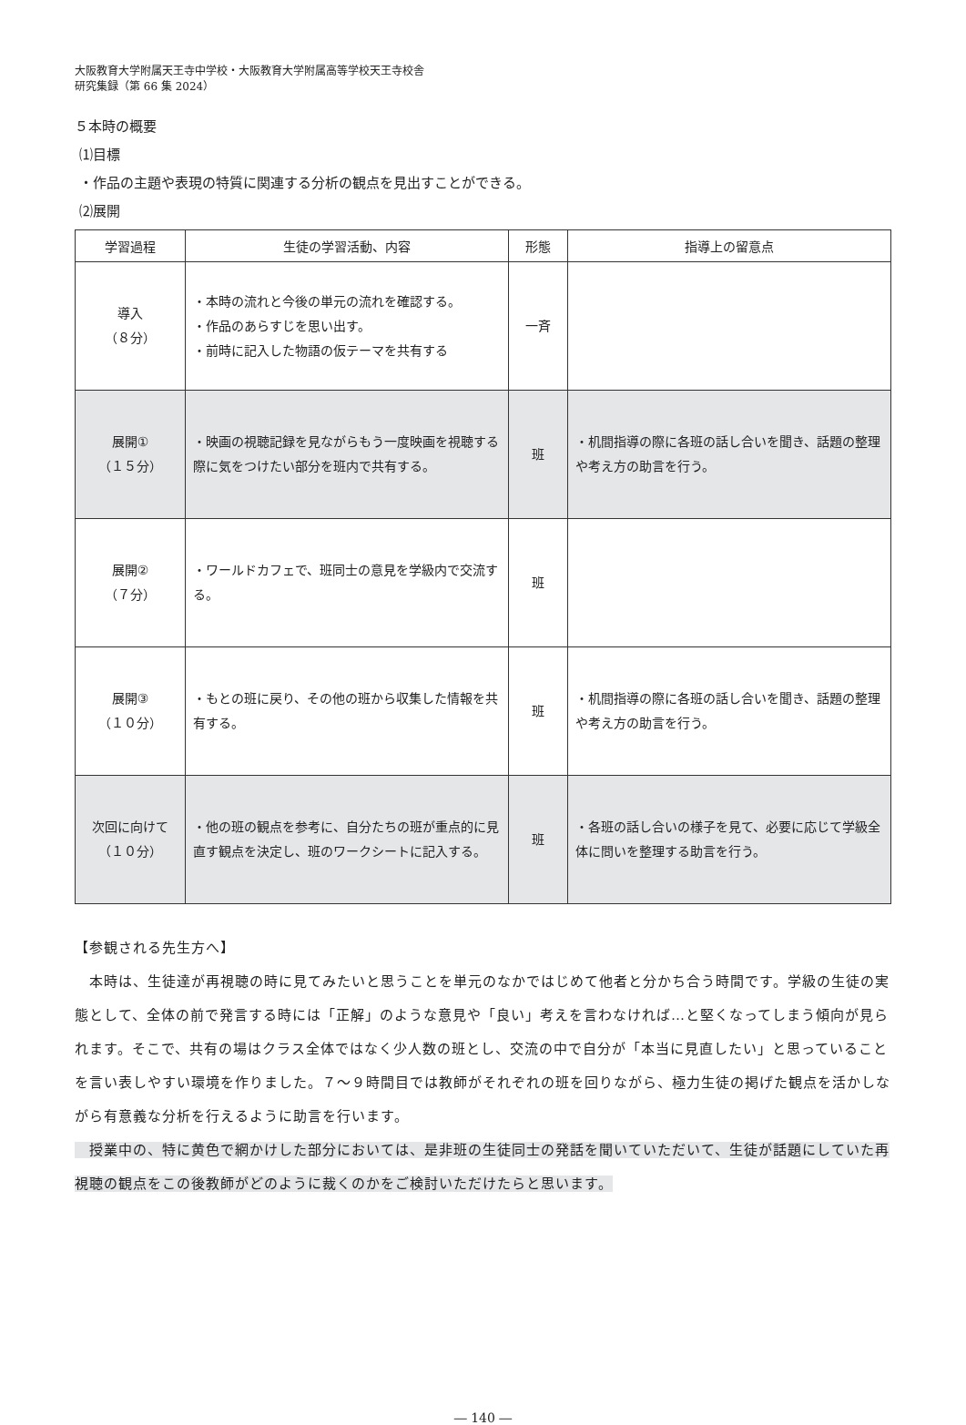大阪教育大学附属天王寺中学校・大阪教育大学附属高等学校天王寺校舎
研究集録（第 66 集 2024）
５本時の概要
⑴目標
・作品の主題や表現の特質に関連する分析の観点を見出すことができる。
⑵展開
| 学習過程 | 生徒の学習活動、内容 | 形態 | 指導上の留意点 |
| --- | --- | --- | --- |
| 導入 （８分） | ・本時の流れと今後の単元の流れを確認する。 ・作品のあらすじを思い出す。 ・前時に記入した物語の仮テーマを共有する | 一斉 | |
| 展開① （１５分） | ・映画の視聴記録を見ながらもう一度映画を視聴する際に気をつけたい部分を班内で共有する。 | 班 | ・机間指導の際に各班の話し合いを聞き、話題の整理や考え方の助言を行う。 |
| 展開② （７分） | ・ワールドカフェで、班同士の意見を学級内で交流する。 | 班 | |
| 展開③ （１０分） | ・もとの班に戻り、その他の班から収集した情報を共有する。 | 班 | ・机間指導の際に各班の話し合いを聞き、話題の整理や考え方の助言を行う。 |
| 次回に向けて （１０分） | ・他の班の観点を参考に、自分たちの班が重点的に見直す観点を決定し、班のワークシートに記入する。 | 班 | ・各班の話し合いの様子を見て、必要に応じて学級全体に問いを整理する助言を行う。 |
【参観される先生方へ】
　本時は、生徒達が再視聴の時に見てみたいと思うことを単元のなかではじめて他者と分かち合う時間です。学級の生徒の実態として、全体の前で発言する時には「正解」のような意見や「良い」考えを言わなければ…と堅くなってしまう傾向が見られます。そこで、共有の場はクラス全体ではなく少人数の班とし、交流の中で自分が「本当に見直したい」と思っていることを言い表しやすい環境を作りました。７～９時間目では教師がそれぞれの班を回りながら、極力生徒の掲げた観点を活かしながら有意義な分析を行えるように助言を行います。
　授業中の、特に黄色で網かけした部分においては、是非班の生徒同士の発話を聞いていただいて、生徒が話題にしていた再視聴の観点をこの後教師がどのように裁くのかをご検討いただけたらと思います。
― 140 ―